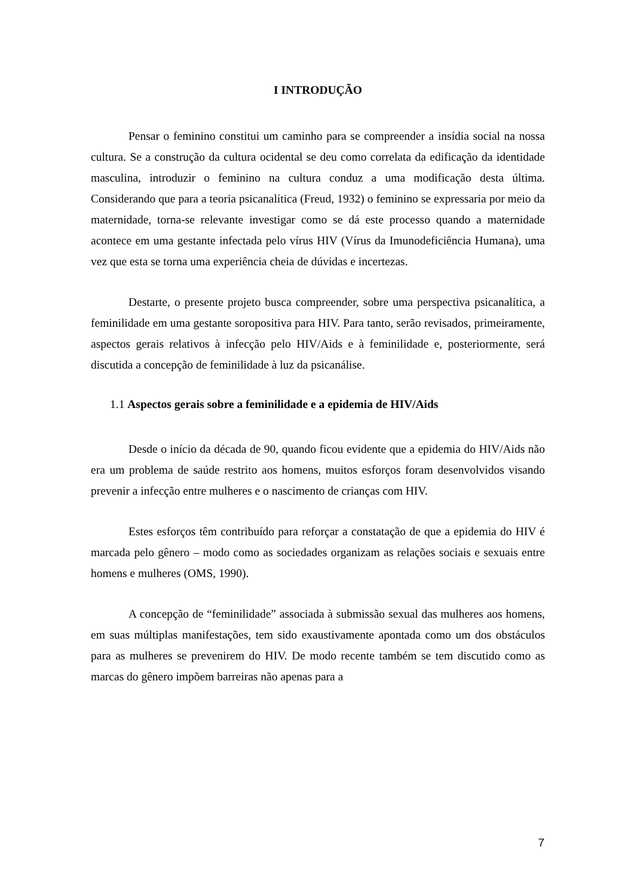I INTRODUÇÃO
Pensar o feminino constitui um caminho para se compreender a insídia social na nossa cultura. Se a construção da cultura ocidental se deu como correlata da edificação da identidade masculina, introduzir o feminino na cultura conduz a uma modificação desta última. Considerando que para a teoria psicanalítica (Freud, 1932) o feminino se expressaria por meio da maternidade, torna-se relevante investigar como se dá este processo quando a maternidade acontece em uma gestante infectada pelo vírus HIV (Vírus da Imunodeficiência Humana), uma vez que esta se torna uma experiência cheia de dúvidas e incertezas.
Destarte, o presente projeto busca compreender, sobre uma perspectiva psicanalítica, a feminilidade em uma gestante soropositiva para HIV. Para tanto, serão revisados, primeiramente, aspectos gerais relativos à infecção pelo HIV/Aids e à feminilidade e, posteriormente, será discutida a concepção de feminilidade à luz da psicanálise.
1.1 Aspectos gerais sobre a feminilidade e a epidemia de HIV/Aids
Desde o início da década de 90, quando ficou evidente que a epidemia do HIV/Aids não era um problema de saúde restrito aos homens, muitos esforços foram desenvolvidos visando prevenir a infecção entre mulheres e o nascimento de crianças com HIV.
Estes esforços têm contribuído para reforçar a constatação de que a epidemia do HIV é marcada pelo gênero – modo como as sociedades organizam as relações sociais e sexuais entre homens e mulheres (OMS, 1990).
A concepção de “feminilidade” associada à submissão sexual das mulheres aos homens, em suas múltiplas manifestações, tem sido exaustivamente apontada como um dos obstáculos para as mulheres se prevenirem do HIV. De modo recente também se tem discutido como as marcas do gênero impõem barreiras não apenas para a
7